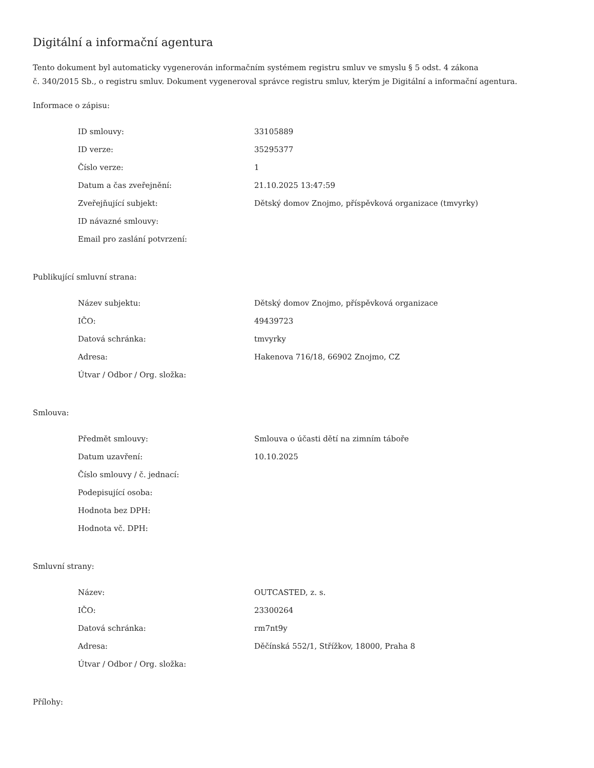Digitální a informační agentura
Tento dokument byl automaticky vygenerován informačním systémem registru smluv ve smyslu § 5 odst. 4 zákona
č. 340/2015 Sb., o registru smluv. Dokument vygeneroval správce registru smluv, kterým je Digitální a informační agentura.
Informace o zápisu:
| ID smlouvy: | 33105889 |
| ID verze: | 35295377 |
| Číslo verze: | 1 |
| Datum a čas zveřejnění: | 21.10.2025 13:47:59 |
| Zveřejňující subjekt: | Dětský domov Znojmo, příspěvková organizace (tmvyrky) |
| ID návazné smlouvy: | |
| Email pro zaslání potvrzení: | |
Publikující smluvní strana:
| Název subjektu: | Dětský domov Znojmo, příspěvková organizace |
| IČO: | 49439723 |
| Datová schránka: | tmvyrky |
| Adresa: | Hakenova 716/18, 66902 Znojmo, CZ |
| Útvar / Odbor / Org. složka: | |
Smlouva:
| Předmět smlouvy: | Smlouva o účasti dětí na zimním táboře |
| Datum uzavření: | 10.10.2025 |
| Číslo smlouvy / č. jednací: | |
| Podepisující osoba: | |
| Hodnota bez DPH: | |
| Hodnota vč. DPH: | |
Smluvní strany:
| Název: | OUTCASTED, z. s. |
| IČO: | 23300264 |
| Datová schránka: | rm7nt9y |
| Adresa: | Děčínská 552/1, Střížkov, 18000, Praha 8 |
| Útvar / Odbor / Org. složka: | |
Přílohy: